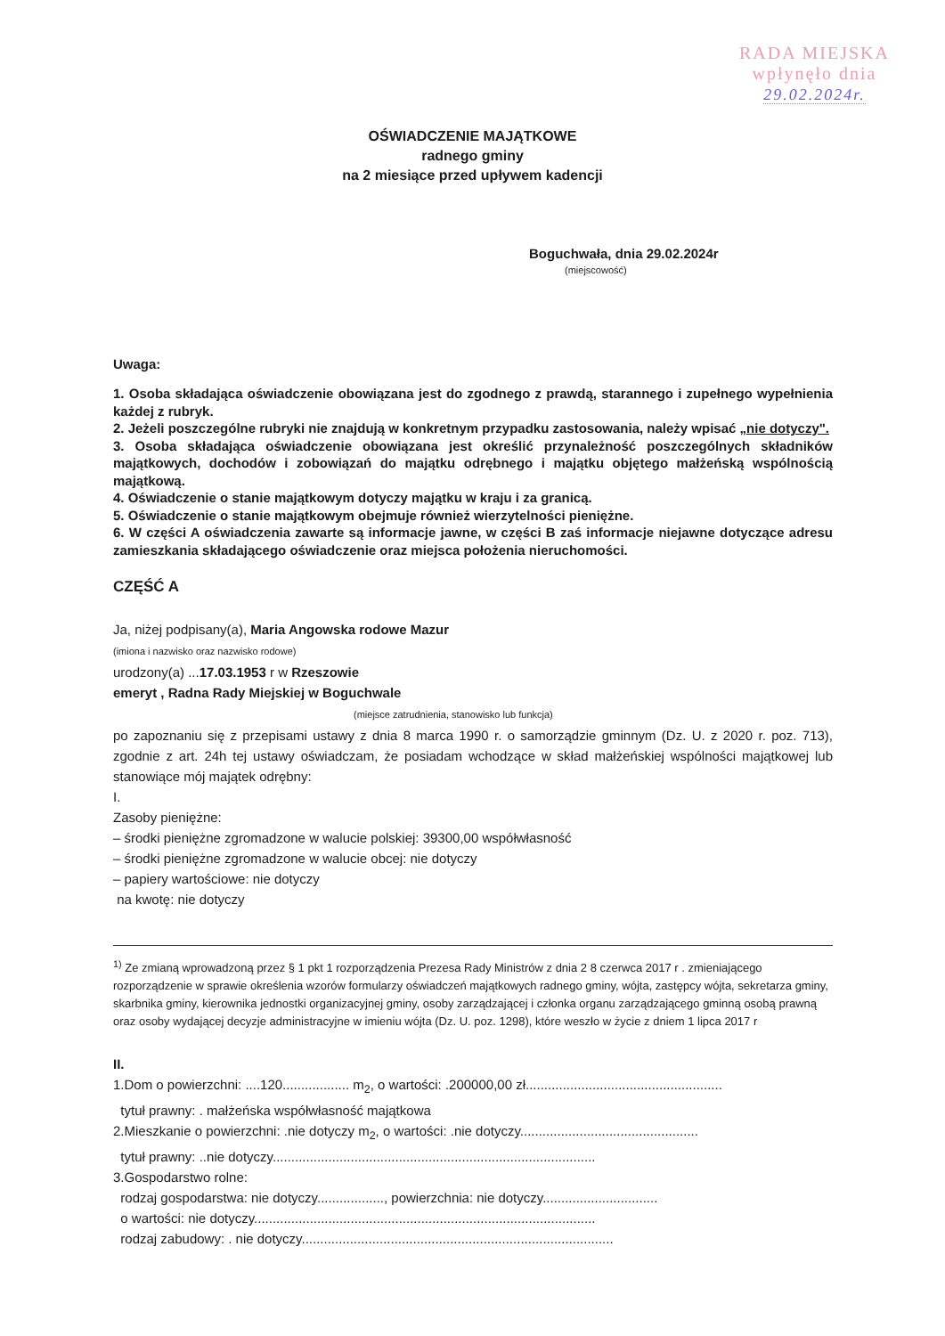RADA MIEJSKA
wpłynęło dnia
29.02.2024r.
OŚWIADCZENIE MAJĄTKOWE
radnego gminy
na 2 miesiące przed upływem kadencji
Boguchwała, dnia 29.02.2024r
(miejscowość)
Uwaga:
1. Osoba składająca oświadczenie obowiązana jest do zgodnego z prawdą, starannego i zupełnego wypełnienia każdej z rubryk.
2. Jeżeli poszczególne rubryki nie znajdują w konkretnym przypadku zastosowania, należy wpisać „nie dotyczy".
3. Osoba składająca oświadczenie obowiązana jest określić przynależność poszczególnych składników majątkowych, dochodów i zobowiązań do majątku odrębnego i majątku objętego małżeńską wspólnością majątkową.
4. Oświadczenie o stanie majątkowym dotyczy majątku w kraju i za granicą.
5. Oświadczenie o stanie majątkowym obejmuje również wierzytelności pieniężne.
6. W części A oświadczenia zawarte są informacje jawne, w części B zaś informacje niejawne dotyczące adresu zamieszkania składającego oświadczenie oraz miejsca położenia nieruchomości.
CZĘŚĆ A
Ja, niżej podpisany(a), Maria Angowska rodowe Mazur
(imiona i nazwisko oraz nazwisko rodowe)
urodzony(a) ...17.03.1953 r w Rzeszowie
emeryt , Radna Rady Miejskiej w Boguchwale
(miejsce zatrudnienia, stanowisko lub funkcja)
po zapoznaniu się z przepisami ustawy z dnia 8 marca 1990 r. o samorządzie gminnym (Dz. U. z 2020 r. poz. 713), zgodnie z art. 24h tej ustawy oświadczam, że posiadam wchodzące w skład małżeńskiej wspólności majątkowej lub stanowiące mój majątek odrębny:
I.
Zasoby pieniężne:
– środki pieniężne zgromadzone w walucie polskiej: 39300,00 współwłasność
– środki pieniężne zgromadzone w walucie obcej: nie dotyczy
– papiery wartościowe: nie dotyczy
na kwotę: nie dotyczy
<sup>1)</sup> Ze zmianą wprowadzoną przez § 1 pkt 1 rozporządzenia Prezesa Rady Ministrów z dnia 2 8 czerwca 2017 r . zmieniającego rozporządzenie w sprawie określenia wzorów formularzy oświadczeń majątkowych radnego gminy, wójta, zastępcy wójta, sekretarza gminy, skarbnika gminy, kierownika jednostki organizacyjnej gminy, osoby zarządzającej i członka organu zarządzającego gminną osobą prawną oraz osoby wydającej decyzje administracyjne w imieniu wójta (Dz. U. poz. 1298), które weszło w życie z dniem 1 lipca 2017 r
II.
1.Dom o powierzchni: ....120.................. m<sub>2</sub>, o wartości: .200000,00 zł.....................................................
tytuł prawny: . małżeńska współwłasność majątkowa
2.Mieszkanie o powierzchni: .nie dotyczy m<sub>2</sub>, o wartości: .nie dotyczy................................................
tytuł prawny: ..nie dotyczy.......................................................................................
3.Gospodarstwo rolne:
rodzaj gospodarstwa: nie dotyczy.................., powierzchnia: nie dotyczy...............................
o wartości: nie dotyczy............................................................................................
rodzaj zabudowy: . nie dotyczy....................................................................................